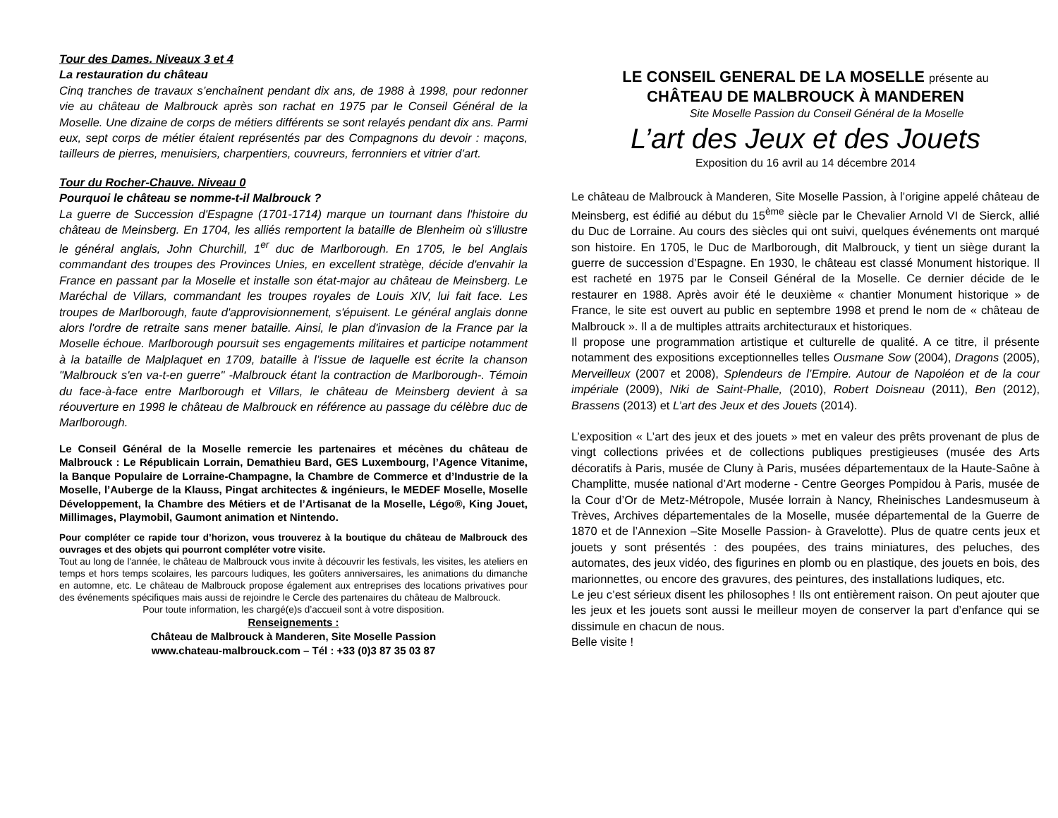Tour des Dames. Niveaux 3 et 4
La restauration du château
Cinq tranches de travaux s’enchaînent pendant dix ans, de 1988 à 1998, pour redonner vie au château de Malbrouck après son rachat en 1975 par le Conseil Général de la Moselle. Une dizaine de corps de métiers différents se sont relayés pendant dix ans. Parmi eux, sept corps de métier étaient représentés par des Compagnons du devoir : maçons, tailleurs de pierres, menuisiers, charpentiers, couvreurs, ferronniers et vitrier d’art.
Tour du Rocher-Chauve. Niveau 0
Pourquoi le château se nomme-t-il Malbrouck ?
La guerre de Succession d'Espagne (1701-1714) marque un tournant dans l'histoire du château de Meinsberg. En 1704, les alliés remportent la bataille de Blenheim où s'illustre le général anglais, John Churchill, 1<sup>er</sup> duc de Marlborough. En 1705, le bel Anglais commandant des troupes des Provinces Unies, en excellent stratège, décide d'envahir la France en passant par la Moselle et installe son état-major au château de Meinsberg. Le Maréchal de Villars, commandant les troupes royales de Louis XIV, lui fait face. Les troupes de Marlborough, faute d'approvisionnement, s'épuisent. Le général anglais donne alors l'ordre de retraite sans mener bataille. Ainsi, le plan d'invasion de la France par la Moselle échoue. Marlborough poursuit ses engagements militaires et participe notamment à la bataille de Malplaquet en 1709, bataille à l’issue de laquelle est écrite la chanson "Malbrouck s'en va-t-en guerre" -Malbrouck étant la contraction de Marlborough-. Témoin du face-à-face entre Marlborough et Villars, le château de Meinsberg devient à sa réouverture en 1998 le château de Malbrouck en référence au passage du célèbre duc de Marlborough.
Le Conseil Général de la Moselle remercie les partenaires et mécènes du château de Malbrouck : Le Républicain Lorrain, Demathieu Bard, GES Luxembourg, l’Agence Vitanime, la Banque Populaire de Lorraine-Champagne, la Chambre de Commerce et d’Industrie de la Moselle, l’Auberge de la Klauss, Pingat architectes & ingénieurs, le MEDEF Moselle, Moselle Développement, la Chambre des Métiers et de l’Artisanat de la Moselle, Légo®, King Jouet, Millimages, Playmobil, Gaumont animation et Nintendo.
Pour compléter ce rapide tour d’horizon, vous trouverez à la boutique du château de Malbrouck des ouvrages et des objets qui pourront compléter votre visite.
Tout au long de l'année, le château de Malbrouck vous invite à découvrir les festivals, les visites, les ateliers en temps et hors temps scolaires, les parcours ludiques, les goûters anniversaires, les animations du dimanche en automne, etc. Le château de Malbrouck propose également aux entreprises des locations privatives pour des événements spécifiques mais aussi de rejoindre le Cercle des partenaires du château de Malbrouck.
Pour toute information, les chargé(e)s d’accueil sont à votre disposition.
Renseignements :
Château de Malbrouck à Manderen, Site Moselle Passion
www.chateau-malbrouck.com – Tél : +33 (0)3 87 35 03 87
LE CONSEIL GENERAL DE LA MOSELLE présente au
CHÂTEAU DE MALBROUCK À MANDEREN
Site Moselle Passion du Conseil Général de la Moselle
L’art des Jeux et des Jouets
Exposition du 16 avril au 14 décembre 2014
Le château de Malbrouck à Manderen, Site Moselle Passion, à l’origine appelé château de Meinsberg, est édifié au début du 15<sup>ème</sup> siècle par le Chevalier Arnold VI de Sierck, allié du Duc de Lorraine. Au cours des siècles qui ont suivi, quelques événements ont marqué son histoire. En 1705, le Duc de Marlborough, dit Malbrouck, y tient un siège durant la guerre de succession d’Espagne. En 1930, le château est classé Monument historique. Il est racheté en 1975 par le Conseil Général de la Moselle. Ce dernier décide de le restaurer en 1988. Après avoir été le deuxième « chantier Monument historique » de France, le site est ouvert au public en septembre 1998 et prend le nom de « château de Malbrouck ». Il a de multiples attraits architecturaux et historiques.
Il propose une programmation artistique et culturelle de qualité. A ce titre, il présente notamment des expositions exceptionnelles telles Ousmane Sow (2004), Dragons (2005), Merveilleux (2007 et 2008), Splendeurs de l’Empire. Autour de Napoléon et de la cour impériale (2009), Niki de Saint-Phalle, (2010), Robert Doisneau (2011), Ben (2012), Brassens (2013) et L’art des Jeux et des Jouets (2014).
L’exposition « L’art des jeux et des jouets » met en valeur des prêts provenant de plus de vingt collections privées et de collections publiques prestigieuses (musée des Arts décoratifs à Paris, musée de Cluny à Paris, musées départementaux de la Haute-Saône à Champlitte, musée national d’Art moderne - Centre Georges Pompidou à Paris, musée de la Cour d’Or de Metz-Métropole, Musée lorrain à Nancy, Rheinisches Landesmuseum à Trèves, Archives départementales de la Moselle, musée départemental de la Guerre de 1870 et de l’Annexion –Site Moselle Passion- à Gravelotte). Plus de quatre cents jeux et jouets y sont présentés : des poupées, des trains miniatures, des peluches, des automates, des jeux vidéo, des figurines en plomb ou en plastique, des jouets en bois, des marionnettes, ou encore des gravures, des peintures, des installations ludiques, etc.
Le jeu c’est sérieux disent les philosophes ! Ils ont entièrement raison. On peut ajouter que les jeux et les jouets sont aussi le meilleur moyen de conserver la part d’enfance qui se dissimule en chacun de nous.
Belle visite !